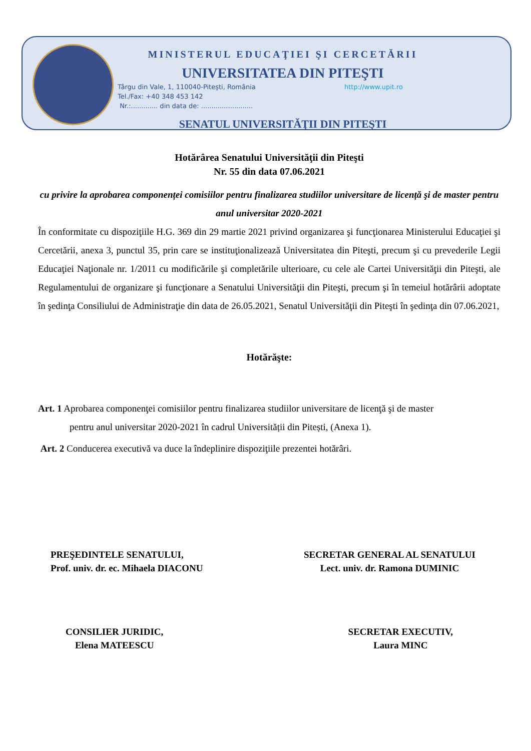MINISTERUL EDUCAŢIEI ŞI CERCETĂRII
UNIVERSITATEA DIN PITEŞTI
http://www.upit.ro Târgu din Vale, 1, 110040-Piteşti, România
Tel./Fax: +40 348 453 142
Nr.:............. din data de: .........................
SENATUL UNIVERSITĂŢII DIN PITEŞTI
Hotărârea Senatului Universităţii din Piteşti
Nr. 55 din data 07.06.2021
cu privire la aprobarea componenței comisiilor pentru finalizarea studiilor universitare de licență şi de master pentru anul universitar 2020-2021
În conformitate cu dispoziţiile H.G. 369 din 29 martie 2021 privind organizarea şi funcţionarea Ministerului Educaţiei şi Cercetării, anexa 3, punctul 35, prin care se instituţionalizează Universitatea din Piteşti, precum şi cu prevederile Legii Educaţiei Naţionale nr. 1/2011 cu modificările şi completările ulterioare, cu cele ale Cartei Universităţii din Piteşti, ale Regulamentului de organizare şi funcţionare a Senatului Universităţii din Piteşti, precum şi în temeiul hotărârii adoptate în şedinţa Consiliului de Administraţie din data de 26.05.2021, Senatul Universităţii din Piteşti în şedinţa din 07.06.2021,
Hotărăşte:
Art. 1 Aprobarea componenţei comisiilor pentru finalizarea studiilor universitare de licenţă şi de master
pentru anul universitar 2020-2021 în cadrul Universității din Pitești, (Anexa 1).
Art. 2 Conducerea executivă va duce la îndeplinire dispoziţiile prezentei hotărâri.
PREŞEDINTELE SENATULUI,
Prof. univ. dr. ec. Mihaela DIACONU
SECRETAR GENERAL AL SENATULUI
Lect. univ. dr. Ramona DUMINIC
CONSILIER JURIDIC,
Elena MATEESCU
SECRETAR EXECUTIV,
Laura MINC